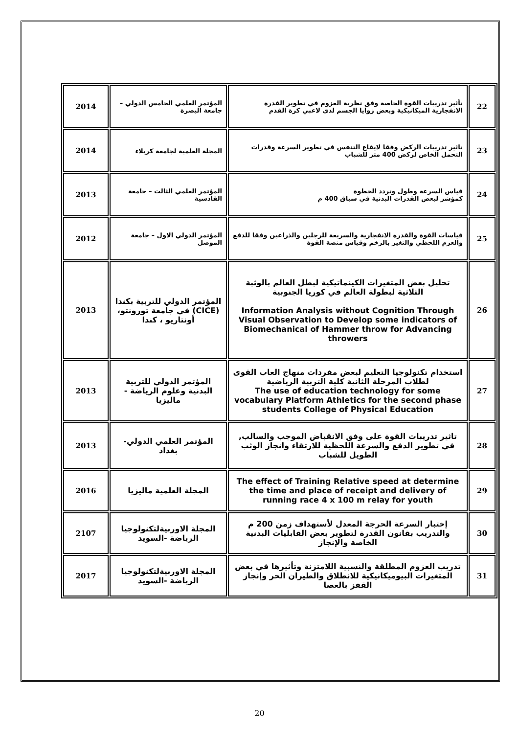| 22 | تأثير تدريبات القوة الخاصة وفق نظرية العزوم في تطوير القدرة الانفجارية الميكانيكية وبعض زوايا الجسم لدى لاعبي كرة القدم | المؤتمر العلمي الخامس الدولي – جامعة البصرة | 2014 |
| 23 | تاثير تدريبات الركض وفقا لايقاع التنفس في تطوير السرعة وقدرات التحمل الخاص لركض 400 متر للشباب | المجلة العلمية لجامعة كربلاء | 2014 |
| 24 | قياس السرعة وطول وتردد الخطوة كمؤشر لبعض القدرات البدنية في سباق 400 م | المؤتمر العلمي الثالث – جامعة القادسية | 2013 |
| 25 | قياسات القوة والقدرة الانفجارية والسريعة للرجلين والذراعين وفقا للدفع والعزم اللحظي والتغير بالزخم وقياس منصة القوة | المؤتمر الدولي الاول – جامعة الموصل | 2012 |
| 26 | تحليل بعض المتغيرات الكينماتيكية لبطل العالم بالوثبة الثلاثية لبطولة العالم في كوريا الجنوبية Information Analysis without Cognition Through Visual Observation to Develop some indicators of Biomechanical of Hammer throw for Advancing throwers | المؤتمر الدولي للتربية بكندا (CICE) في جامعة تورونتو، أونتاريو ، كندا | 2013 |
| 27 | استخدام تكنولوجيا التعليم لبعض مفردات منهاج العاب القوى لطلاب المرحلة الثانية كلية التربية الرياضية The use of education technology for some vocabulary Platform Athletics for the second phase students College of Physical Education | المؤتمر الدولي للتربية البدنية وعلوم الرياضة - ماليزيا | 2013 |
| 28 | تاثير تدريبات القوة على وفق الانقباض الموجب والسالب, في تطوير الدفع والسرعة اللحظية للارتقاء وانجاز الوثب الطويل للشباب | المؤتمر العلمي الدولي- بغداد | 2013 |
| 29 | The effect of Training Relative speed at determine the time and place of receipt and delivery of running race 4 x 100 m relay for youth | المجلة العلمية ماليزيا | 2016 |
| 30 | إختبار السرعة الحرجة المعدل لأستهداف زمن 200 م والتدريب بقانون القدرة لتطوير بعض القابليات البدنية الخاصة والإنجاز | المجلة الاوربيةلتكنولوجيا الرياضة -السويد | 2107 |
| 31 | تدريب العزوم المطلقة والنسبية اللامتزنة وتأثيرها في بعض المتغيرات البيوميكانيكية للانطلاق والطيران الحر وإنجاز القفز بالعصا | المجلة الاوربيةلتكنولوجيا الرياضة -السويد | 2017 |
20